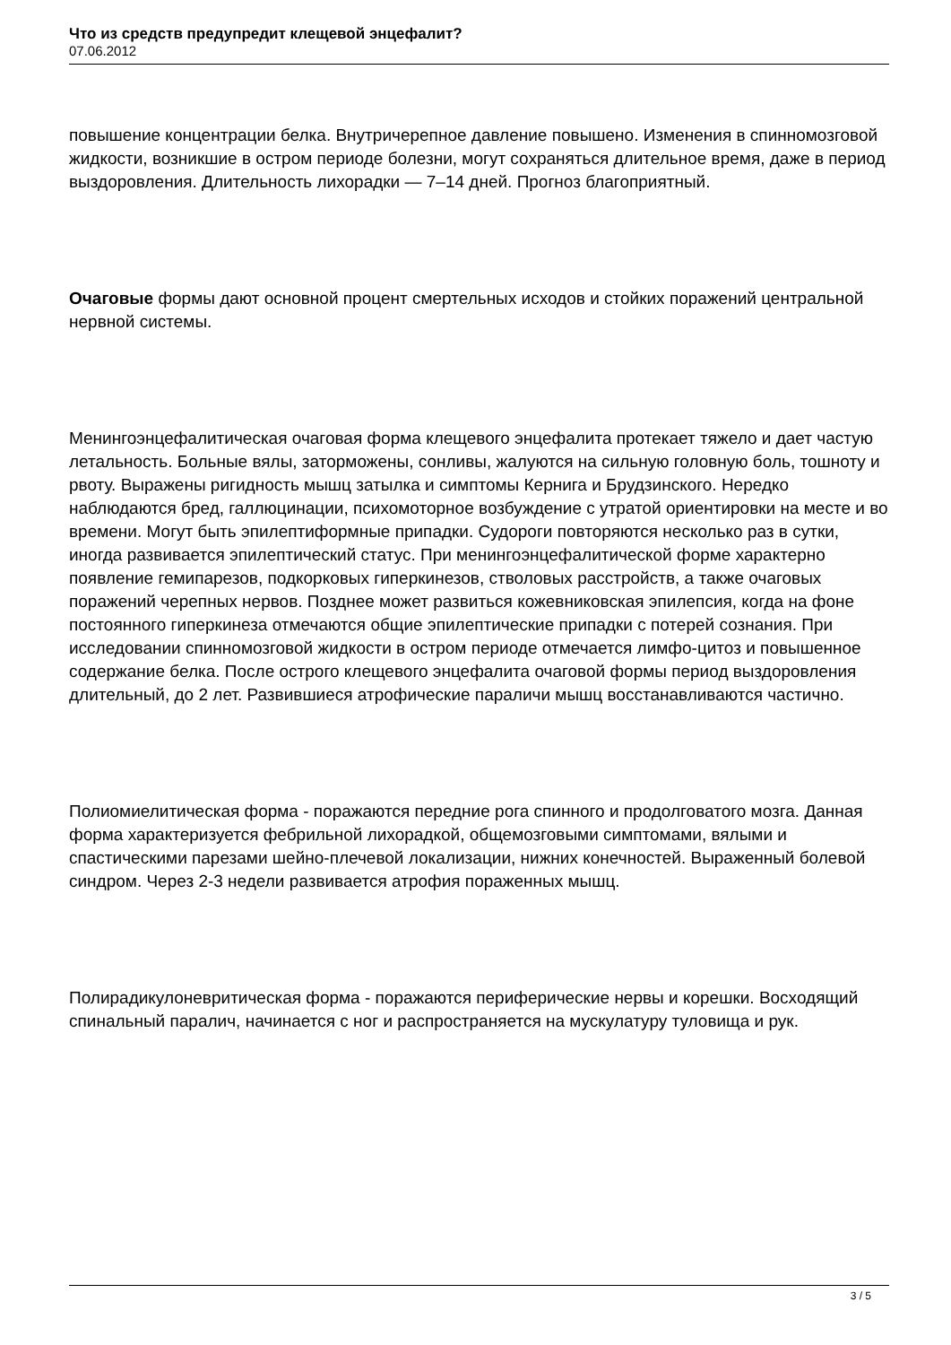Что из средств предупредит клещевой энцефалит?
07.06.2012
повышение концентрации белка. Внутричерепное давление повышено. Изменения в спинномозговой жидкости, возникшие в остром периоде болезни, могут сохраняться длительное время, даже в период выздоровления. Длительность лихорадки — 7–14 дней. Прогноз благоприятный.
Очаговые формы дают основной процент смертельных исходов и стойких поражений центральной нервной системы.
Менингоэнцефалитическая очаговая форма клещевого энцефалита протекает тяжело и дает частую летальность. Больные вялы, заторможены, сонливы, жалуются на сильную головную боль, тошноту и рвоту. Выражены ригидность мышц затылка и симптомы Кернига и Брудзинского. Нередко наблюдаются бред, галлюцинации, психомоторное возбуждение с утратой ориентировки на месте и во времени. Могут быть эпилептиформные припадки. Судороги повторяются несколько раз в сутки, иногда развивается эпилептический статус. При менингоэнцефалитической форме характерно появление гемипарезов, подкорковых гиперкинезов, стволовых расстройств, а также очаговых поражений черепных нервов. Позднее может развиться кожевниковская эпилепсия, когда на фоне постоянного гиперкинеза отмечаются общие эпилептические припадки с потерей сознания. При исследовании спинномозговой жидкости в остром периоде отмечается лимфо-цитоз и повышенное содержание белка. После острого клещевого энцефалита очаговой формы период выздоровления длительный, до 2 лет. Развившиеся атрофические параличи мышц восстанавливаются частично.
Полиомиелитическая форма - поражаются передние рога спинного и продолговатого мозга. Данная форма характеризуется фебрильной лихорадкой, общемозговыми симптомами, вялыми и спастическими парезами шейно-плечевой локализации, нижних конечностей. Выраженный болевой синдром. Через 2-3 недели развивается атрофия пораженных мышц.
Полирадикулоневритическая форма - поражаются периферические нервы и корешки. Восходящий спинальный паралич, начинается с ног и распространяется на мускулатуру туловища и рук.
3 / 5